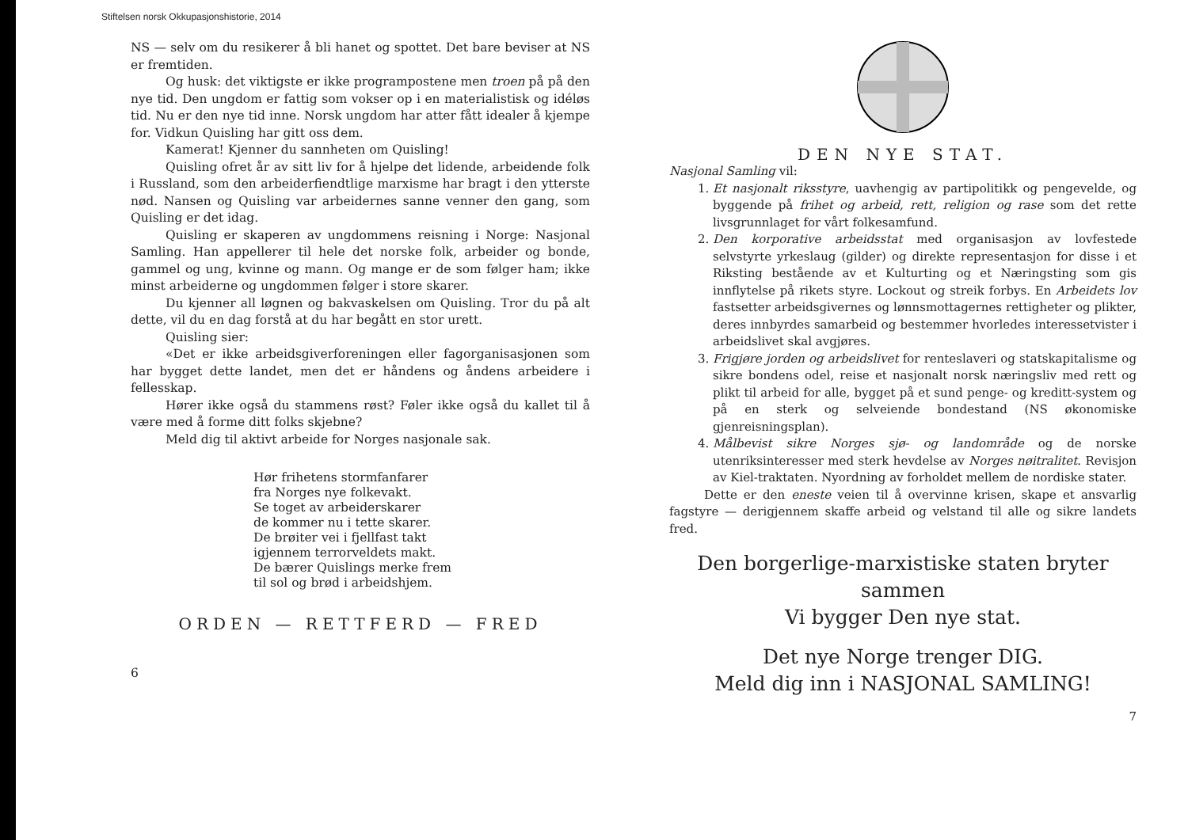Stiftelsen norsk Okkupasjonshistorie, 2014
NS — selv om du resikerer å bli hanet og spottet. Det bare beviser at NS er fremtiden.
Og husk: det viktigste er ikke programpostene men troen på på den nye tid. Den ungdom er fattig som vokser op i en materialistisk og idéløs tid. Nu er den nye tid inne. Norsk ungdom har atter fått idealer å kjempe for. Vidkun Quisling har gitt oss dem.
Kamerat! Kjenner du sannheten om Quisling!
Quisling ofret år av sitt liv for å hjelpe det lidende, arbeidende folk i Russland, som den arbeiderfiendtlige marxisme har bragt i den ytterste nød. Nansen og Quisling var arbeidernes sanne venner den gang, som Quisling er det idag.
Quisling er skaperen av ungdommens reisning i Norge: Nasjonal Samling. Han appellerer til hele det norske folk, arbeider og bonde, gammel og ung, kvinne og mann. Og mange er de som følger ham; ikke minst arbeiderne og ungdommen følger i store skarer.
Du kjenner all løgnen og bakvaskelsen om Quisling. Tror du på alt dette, vil du en dag forstå at du har begått en stor urett.
Quisling sier:
«Det er ikke arbeidsgiverforeningen eller fagorganisasjonen som har bygget dette landet, men det er håndens og åndens arbeidere i fellesskap.
Hører ikke også du stammens røst? Føler ikke også du kallet til å være med å forme ditt folks skjebne?
Meld dig til aktivt arbeide for Norges nasjonale sak.
Hør frihetens stormfanfarer
fra Norges nye folkevakt.
Se toget av arbeiderskarer
de kommer nu i tette skarer.
De brøiter vei i fjellfast takt
igjennem terrorveldets makt.
De bærer Quislings merke frem
til sol og brød i arbeidshjem.
ORDEN — RETTFERD — FRED
6
DEN NYE STAT.
Nasjonal Samling vil:
1. Et nasjonalt riksstyre, uavhengig av partipolitikk og pengevelde, og byggende på frihet og arbeid, rett, religion og rase som det rette livsgrunnlaget for vårt folkesamfund.
2. Den korporative arbeidsstat med organisasjon av lovfestede selvstyrte yrkeslaug (gilder) og direkte representasjon for disse i et Riksting bestående av et Kulturting og et Næringsting som gis innflytelse på rikets styre. Lockout og streik forbys. En Arbeidets lov fastsetter arbeidsgivernes og lønnsmottagernes rettigheter og plikter, deres innbyrdes samarbeid og bestemmer hvorledes interessetvister i arbeidslivet skal avgjøres.
3. Frigjøre jorden og arbeidslivet for renteslaveri og statskapitalisme og sikre bondens odel, reise et nasjonalt norsk næringsliv med rett og plikt til arbeid for alle, bygget på et sund penge- og kreditt-system og på en sterk og selveiende bondestand (NS økonomiske gjenreisningsplan).
4. Målbevist sikre Norges sjø- og landområde og de norske utenriksinteresser med sterk hevdelse av Norges nøitralitet. Revisjon av Kiel-traktaten. Nyordning av forholdet mellem de nordiske stater.
Dette er den eneste veien til å overvinne krisen, skape et ansvarlig fagstyre — derigjennem skaffe arbeid og velstand til alle og sikre landets fred.
Den borgerlige-marxistiske staten bryter sammen
Vi bygger Den nye stat.
Det nye Norge trenger DIG.
Meld dig inn i NASJONAL SAMLING!
7